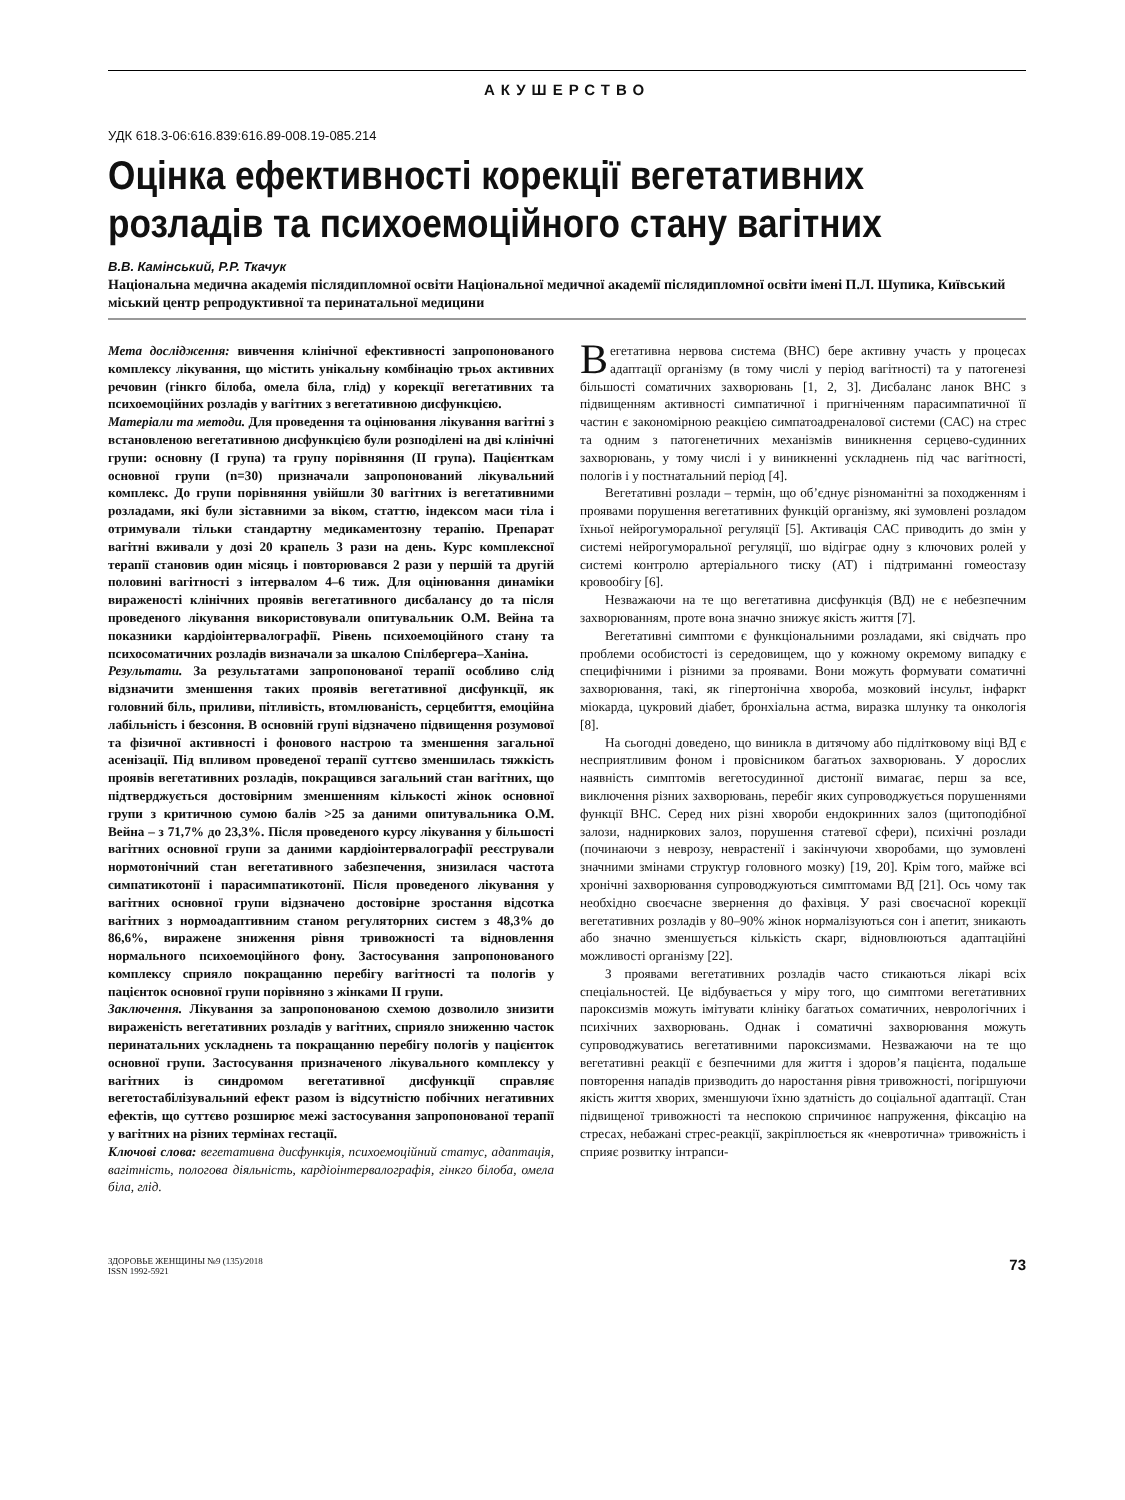АКУШЕРСТВО
УДК 618.3-06:616.839:616.89-008.19-085.214
Оцінка ефективності корекції вегетативних розладів та психоемоційного стану вагітних
В.В. Камінський, Р.Р. Ткачук
Національна медична академія післядипломної освіти Національної медичної академії післядипломної освіти імені П.Л. Шупика, Київський міський центр репродуктивної та перинатальної медицини
Мета дослідження: вивчення клінічної ефективності запропонованого комплексу лікування, що містить унікальну комбінацію трьох активних речовин (гінкго білоба, омела біла, глід) у корекції вегетативних та психоемоційних розладів у вагітних з вегетативною дисфункцією.
Матеріали та методи. Для проведення та оцінювання лікування вагітні з встановленою вегетативною дисфункцією були розподілені на дві клінічні групи: основну (I група) та групу порівняння (II група). Пацієнткам основної групи (n=30) призначали запропонований лікувальний комплекс. До групи порівняння увійшли 30 вагітних із вегетативними розладами, які були зіставними за віком, статтю, індексом маси тіла і отримували тільки стандартну медикаментозну терапію. Препарат вагітні вживали у дозі 20 крапель 3 рази на день. Курс комплексної терапії становив один місяць і повторювався 2 рази у першій та другій половині вагітності з інтервалом 4–6 тиж. Для оцінювання динаміки вираженості клінічних проявів вегетативного дисбалансу до та після проведеного лікування використовували опитувальник О.М. Вейна та показники кардіоінтервалографії. Рівень психоемоційного стану та психосоматичних розладів визначали за шкалою Спілбергера–Ханіна.
Результати. За результатами запропонованої терапії особливо слід відзначити зменшення таких проявів вегетативної дисфункції, як головний біль, приливи, пітливість, втомлюваність, серцебиття, емоційна лабільність і безсоння. В основній групі відзначено підвищення розумової та фізичної активності і фонового настрою та зменшення загальної асенізації. Під впливом проведеної терапії суттєво зменшилась тяжкість проявів вегетативних розладів, покращився загальний стан вагітних, що підтверджується достовірним зменшенням кількості жінок основної групи з критичною сумою балів >25 за даними опитувальника О.М. Вейна – з 71,7% до 23,3%. Після проведеного курсу лікування у більшості вагітних основної групи за даними кардіоінтервалографії реєстрували нормотонічний стан вегетативного забезпечення, знизилася частота симпатикотонії і парасимпатикотонії. Після проведеного лікування у вагітних основної групи відзначено достовірне зростання відсотка вагітних з нормоадаптивним станом регуляторних систем з 48,3% до 86,6%, виражене зниження рівня тривожності та відновлення нормального психоемоційного фону. Застосування запропонованого комплексу сприяло покращанню перебігу вагітності та пологів у пацієнток основної групи порівняно з жінками II групи.
Заключення. Лікування за запропонованою схемою дозволило знизити вираженість вегетативних розладів у вагітних, сприяло зниженню часток перинатальних ускладнень та покращанню перебігу пологів у пацієнток основної групи. Застосування призначеного лікувального комплексу у вагітних із синдромом вегетативної дисфункції справляє вегетостабілізувальний ефект разом із відсутністю побічних негативних ефектів, що суттєво розширює межі застосування запропонованої терапії у вагітних на різних термінах гестації.
Ключові слова: вегетативна дисфункція, психоемоційний статус, адаптація, вагітність, пологова діяльність, кардіоінтервалографія, гінкго білоба, омела біла, глід.
Вегетативна нервова система (ВНС) бере активну участь у процесах адаптації організму (в тому числі у період вагітності) та у патогенезі більшості соматичних захворювань [1, 2, 3]. Дисбаланс ланок ВНС з підвищенням активності симпатичної і пригніченням парасимпатичної її частин є закономірною реакцією симпатоадреналової системи (САС) на стрес та одним з патогенетичних механізмів виникнення серцево-судинних захворювань, у тому числі і у виникненні ускладнень під час вагітності, пологів і у постнатальний період [4].
Вегетативні розлади – термін, що об’єднує різноманітні за походженням і проявами порушення вегетативних функцій організму, які зумовлені розладом їхньої нейрогуморальної регуляції [5]. Активація САС приводить до змін у системі нейрогуморальної регуляції, шо відіграє одну з ключових ролей у системі контролю артеріального тиску (АТ) і підтриманні гомеостазу кровообігу [6].
Незважаючи на те що вегетативна дисфункція (ВД) не є небезпечним захворюванням, проте вона значно знижує якість життя [7].
Вегетативні симптоми є функціональними розладами, які свідчать про проблеми особистості із середовищем, що у кожному окремому випадку є специфічними і різними за проявами. Вони можуть формувати соматичні захворювання, такі, як гіпертонічна хвороба, мозковий інсульт, інфаркт міокарда, цукровий діабет, бронхіальна астма, виразка шлунку та онкологія [8].
На сьогодні доведено, що виникла в дитячому або підлітковому віці ВД є несприятливим фоном і провісником багатьох захворювань. У дорослих наявність симптомів вегетосудинної дистонії вимагає, перш за все, виключення різних захворювань, перебіг яких супроводжується порушеннями функції ВНС. Серед них різні хвороби ендокринних залоз (щитоподібної залози, надниркових залоз, порушення статевої сфери), психічні розлади (починаючи з неврозу, неврастенії і закінчуючи хворобами, що зумовлені значними змінами структур головного мозку) [19, 20]. Крім того, майже всі хронічні захворювання супроводжуються симптомами ВД [21]. Ось чому так необхідно своєчасне звернення до фахівця. У разі своєчасної корекції вегетативних розладів у 80–90% жінок нормалізуються сон і апетит, зникають або значно зменшується кількість скарг, відновлюються адаптаційні можливості організму [22].
З проявами вегетативних розладів часто стикаються лікарі всіх спеціальностей. Це відбувається у міру того, що симптоми вегетативних пароксизмів можуть імітувати клініку багатьох соматичних, неврологічних і психічних захворювань. Однак і соматичні захворювання можуть супроводжуватись вегетативними пароксизмами. Незважаючи на те що вегетативні реакції є безпечними для життя і здоров’я пацієнта, подальше повторення нападів призводить до наростання рівня тривожності, погіршуючи якість життя хворих, зменшуючи їхню здатність до соціальної адаптації. Стан підвищеної тривожності та неспокою спричинює напруження, фіксацію на стресах, небажані стрес-реакції, закріплюється як «невротична» тривожність і сприяє розвитку інтрапси-
ЗДОРОВЬЕ ЖЕНЩИНЫ №9 (135)/2018
ISSN 1992-5921
73